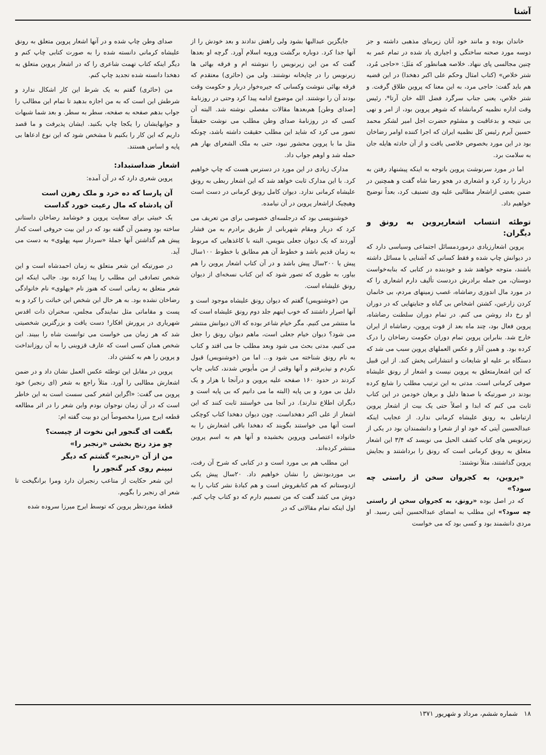آشنا
خاندان بوده و مانند خود آنان زیربنای مذهبی داشته و جز دوسه مورد صحنه ساختگی و اجباری یاد شده در تمام عمر به چنین مجالسی پای ننهاد. خلاصه همانطور که مَثَل: «حاجی مُرد، شتر خلاص» (کتاب امثال وحکم علی اکبر دهخدا) در این قضیه هم باید گفت: حاجی مرد، به این معنا که پروین طلاق گرفت. و شتر خلاص، یعنی جناب سرگرد فضل الله خان آرتا*، رئیس وقت اداره نظمیه کرمانشاه که شوهر پروین بود، از امر و نهی بی نتیجه و بدعاقبت و مشئوم حضرت اجل امیر لشکر محمد حسین آیرم رئیس کل نظمیه ایران که اجرا کننده اوامر رضاخان بود در این مورد بخصوص خلاصی یافت و از آن حادثه هایله جان به سلامت برد.
اما در مورد سرنوشت پروین باتوجه به اینکه پیشنهاد رفتن به دربار را رد کرد و اشعاری در هجو رضا شاه گفت و همچنین در ضمن بعضی ازاشعار مطالبی علیه وی تصنیف کرد، بعداً توضیح خواهیم داد.
توطئه انتساب اشعارپروین به رونق و دیگران:
پروین اشعارزیادی درموردمسائل اجتماعی وسیاسی دارد که در دیوانش چاپ شده و فقط کسانی که آشنایی با مسائل داشته باشند، متوجه خواهند شد و خودبنده در کتابی که بنابه‌خواست دوستان، من جمله برادرش دردست تألیف دارم اشعاری را که در مورد مال اندوزی رضاشاه، غصب زمینهای مردم، بی خانمان کردن زارعین، کشتن اشخاص بی گناه و جنایتهایی که در دوران او رخ داد روشن می کنم. در تمام دوران سلطنت رضاشاه، پروین فعال بود، چند ماه بعد از فوت پروین، رضاشاه از ایران خارج شد. بنابراین پروین تمام دوران حکومت رضاخان را درک کرده بود. و همین آثار و عکس العملهای پروین سبب می شد که دستگاه بر علیه او شایعات و انتشاراتی پخش کند. از این قبیل که این اشعارمتعلق به پروین نیست و اشعار از رونق علیشاه صوفی کرمانی است. مدتی به این ترتیب مطلب را شایع کرده بودند در صورتیکه با صدها دلیل و برهان خودمن در این کتاب ثابت می کنم که ابدا و اصلاً حتی یک بیت از اشعار پروین ارتباطی به رونق علیشاه کرمانی ندارد. از عجایب اینکه عبدالحسین آیتی که خود او از شعرا و دانشمندان بود در یکی از زیرنویس های کتاب کشف الحیل می نویسد که ۳/۴ این اشعار متعلق به رونق کرمانی است که رونق را برداشتند و بجایش پروین گذاشتند، مثلاً نوشتند:
«پروین، به کجروان سخن از راستی چه سود؟»
که در اصل بوده «رونق، به کجروان سخن از راستی چه سود؟» این مطلب به امضای عبدالحسین آیتی رسید. او مردی دانشمند بود و کسی بود که می خواست
جایگزین عبدالبها بشود ولی راهش ندادند و بعد خودش را از آنها جدا کرد. دوباره برگشت وروبه اسلام آورد. گرچه او بعدها گفت که من این زیرنویس را ننوشته ام و فرقه بهائی ها زیرنویس را در چاپخانه نوشتند. ولی من (حائری) معتقدم که فرقه بهائی ننوشت وکسانی که جیره‌خوار دربار و حکومت وقت بودند آن را نوشتند. این موضوع ادامه پیدا کرد وحتی در روزنامهٔ [صدای وطن] هم‌بعدها مقالات مفصلی نوشته شد. البته آن کسی که در روزنامهٔ صدای وطن مطلب می نوشت حقیقتاً تصور می کرد که شاید این مطلب حقیقت داشته باشد، چونکه مثل ما با پروین محشور نبود، حتی به ملک الشعرای بهار هم حمله شد و اوهم جواب داد.
مدارک زیادی در این مورد در دسترس هست که چاپ خواهیم کرد. با این مدارک ثابت خواهد شد که این اشعار ربطی به رونق علیشاه کرمانی ندارد. دیوان کامل رونق کرمانی در دست است وهیچیک ازاشعار پروین در آن نیامده.
خوشنویسی بود که درجلسه‌ای خصوصی برای من تعریف می کرد که دربار ومقام شهربانی از طریق برادرم به من فشار آوردند که یک دیوان جعلی بنویس، البته با کاغذهایی که مربوط به زمان قدیم باشد و خطوط آن هم مطابق با خطوط ۱۰۰سال پیش یا ۲۰۰سال پیش باشد و در آن کتاب اشعار پروین را هم بیاور، به طوری که تصور شود که این کتاب نسخه‌ای از دیوان رونق علیشاه است.
من (خوشنویس) گفتم که دیوان رونق علیشاه موجود است و آنها اصرار داشتند که خوب اینهم جلد دوم رونق علیشاه است که ما منتشر می کنیم. مگر خیام شاعر بوده که الان دیوانش منتشر می شود؟ دیوان خیام جعلی است، ماهم دیوان رونق را جعل می کنیم، مدتی بحث می شود وبعد مطلب جا می افتد و کتاب به نام رونق شناخته می شود و... اما من (خوشنویس) قبول نکردم و نپذیرفتم و آنها وقتی از من مأیوس شدند، کتابی چاپ کردند در حدود ۱۶۰ صفحه علیه پروین و درآنجا با هزار و یک دلیل بی مورد و بی پایه (البته ما می دانیم که بی پایه است و دیگران اطلاع ندارند). در آنجا می خواستند ثابت کنند که این اشعار از علی اکبر دهخداست. چون دیوان دهخدا کتاب کوچکی است آنها می خواستند بگویند که دهخدا باقی اشعارش را به خانواده اعتصامی وپروین بخشیده و آنها هم به اسم پروین منتشر کرده‌اند.
این مطلب هم بی مورد است و در کتابی که شرح آن رفت، بی موردبودنش را نشان خواهیم داد. ۲۰سال پیش یکی ازدوستانم که هم کتابفروش است و هم کبادهٔ نشر کتاب را به دوش می کشد گفت که من تصمیم دارم که دو کتاب چاپ کنم. اول اینکه تمام مقالاتی که در
صدای وطن چاپ شده و در آنها اشعار پروین متعلق به رونق علیشاه کرمانی دانسته شده را به صورت کتابی چاپ کنم و دیگر اینکه کتاب تهمت شاعری را که در اشعار پروین متعلق به دهخدا دانسته شده تجدید چاپ کنم.
من (حائری) گفتم به یک شرط این کار اشکال ندارد و شرطش این است که به من اجازه بدهید تا تمام این مطالب را جواب بدهم صفحه به صفحه، سطر به سطر. و بعد شما شبهات و جوابهایشان را یکجا چاپ بکنید. ایشان پذیرفت و ما قصد داریم که این کار را بکنیم تا مشخص شود که این نوع ادعاها بی پایه و اساس هستند.
اشعار ضداستبداد:
پروین شعری دارد که در آن آمده:
آن پارسا که ده خرد و ملک رهزن است
آن پادشاه که مال رعیت خورد گداست
یک خبیثی برای سعایت پروین و خوشامد رضاخان داستانی ساخته بود وضمن آن گفته بود که در این بیت حروفی است که‌از پیش هم گذاشتن آنها جملهٔ «سردار سپه پهلوی» به دست می آید.
در صورتیکه این شعر متعلق به زمان احمدشاه است و این شخص تصادفی این مطلب را پیدا کرده بود. جالب اینکه این شعر متعلق به زمانی است که هنوز نام «پهلوی» نام خانوادگی رضاخان نشده بود. به هر حال این شخص این خباثت را کرد و به پست و مقاماتی مثل نمایندگی مجلس، سخنران ذات اقدس شهریاری در پرورش افکار! دست یافت و بزرگترین شخصیتی شد که هر زمان می خواست می توانست شاه را ببیند. این شخص همان کسی است که عارف قزوینی را به آن روزانداخت و پروین را هم به کشتن داد.
پروین در مقابل این توطئه عکس العمل نشان داد و در ضمن اشعارش مطالبی را آورد. مثلاً راجع به شعر (ای رنجبر) خود پروین می گفت: «اگراین اشعر کمی سست است به این خاطر است که در آن زمان نوجوان بودم واین شعر را در اثر مطالعه قطعه ایرج میرزا مخصوصاً این دو بیت گفته ام:
بگفت ای گنجور این نخوت از چیست؟
چو مزد رنج بخشی «رنجبر را»
من از آن «رنجبر» گشتم که دیگر
نبینم روی کبر گنجور را
این شعر حکایت از متاعب رنجبران دارد ومرا برانگیخت تا شعر ای رنجبر را بگویم.
قطعهٔ موردنظر پروین که توسط ایرج میرزا سروده شده
۱۸ شماره ششم، مرداد و شهریور ۱۳۷۱